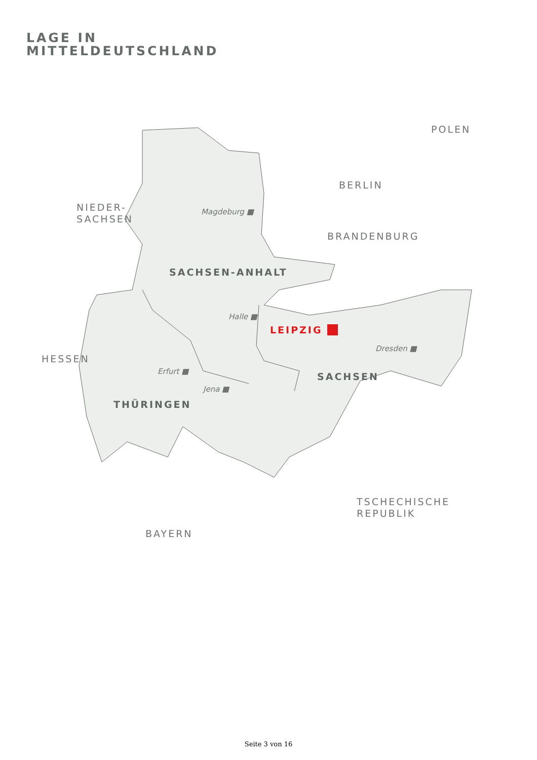LAGE IN
MITTELDEUTSCHLAND
POLEN
BERLIN
NIEDER-
SACHSEN
BRANDENBURG
Magdeburg ■
SACHSEN-ANHALT
Halle ■
LEIPZIG ■
Dresden ■
HESSEN
Erfurt ■
SACHSEN
Jena ■
THÜRINGEN
TSCHECHISCHE
REPUBLIK
BAYERN
Seite 3 von 16